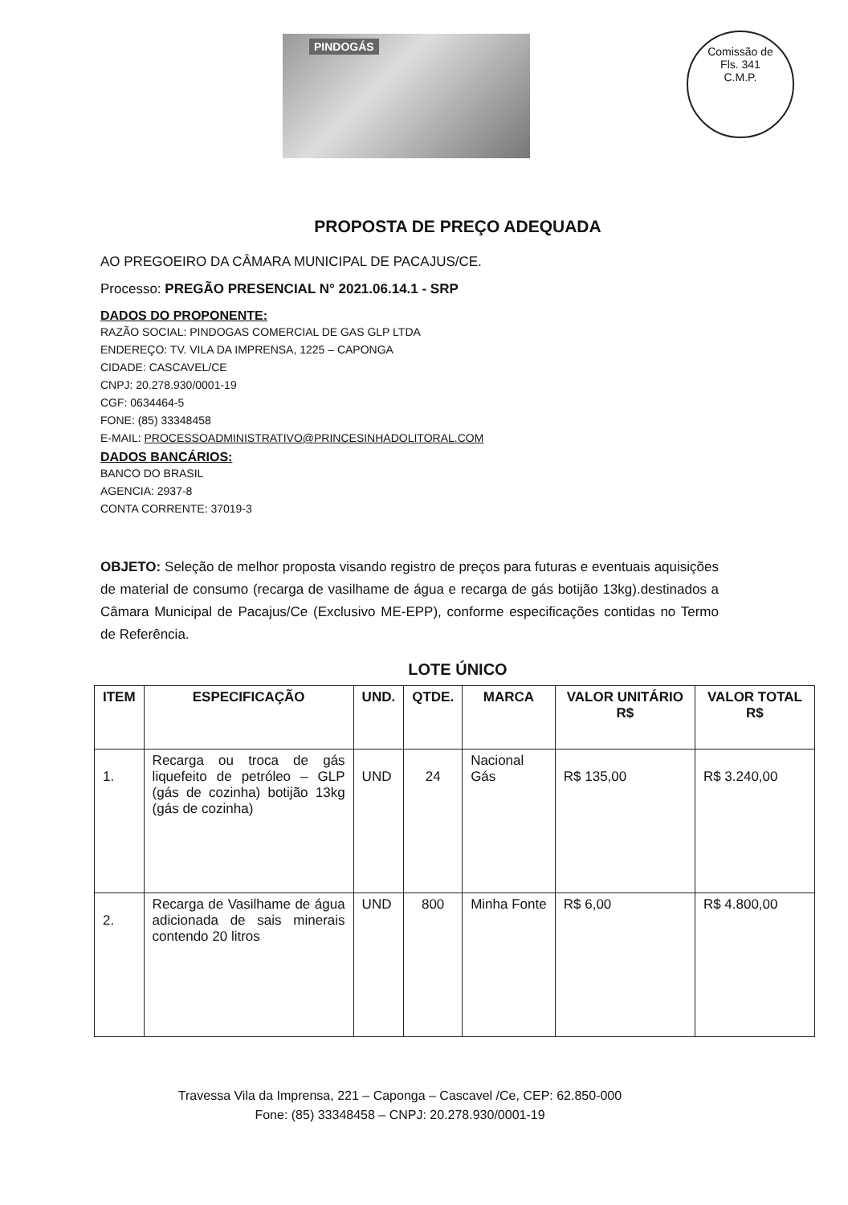PINDOGÁS
Comissão de
Fls. 341
C.M.P.
PROPOSTA DE PREÇO ADEQUADA
AO PREGOEIRO DA CÂMARA MUNICIPAL DE PACAJUS/CE.
Processo: PREGÃO PRESENCIAL N° 2021.06.14.1 - SRP
DADOS DO PROPONENTE:
RAZÃO SOCIAL: PINDOGAS COMERCIAL DE GAS GLP LTDA
ENDEREÇO: TV. VILA DA IMPRENSA, 1225 – CAPONGA
CIDADE: CASCAVEL/CE
CNPJ: 20.278.930/0001-19
CGF: 0634464-5
FONE: (85) 33348458
E-MAIL: PROCESSOADMINISTRATIVO@PRINCESINHADOLITORAL.COM
DADOS BANCÁRIOS:
BANCO DO BRASIL
AGENCIA: 2937-8
CONTA CORRENTE: 37019-3
OBJETO: Seleção de melhor proposta visando registro de preços para futuras e eventuais aquisições de material de consumo (recarga de vasilhame de água e recarga de gás botijão 13kg).destinados a Câmara Municipal de Pacajus/Ce (Exclusivo ME-EPP), conforme especificações contidas no Termo de Referência.
LOTE ÚNICO
| ITEM | ESPECIFICAÇÃO | UND. | QTDE. | MARCA | VALOR UNITÁRIO R$ | VALOR TOTAL R$ |
| --- | --- | --- | --- | --- | --- | --- |
| 1. | Recarga ou troca de gás liquefeito de petróleo – GLP (gás de cozinha) botijão 13kg (gás de cozinha) | UND | 24 | Nacional Gás | R$ 135,00 | R$ 3.240,00 |
| 2. | Recarga de Vasilhame de água adicionada de sais minerais contendo 20 litros | UND | 800 | Minha Fonte | R$ 6,00 | R$ 4.800,00 |
Travessa Vila da Imprensa, 221 – Caponga – Cascavel /Ce, CEP: 62.850-000
Fone: (85) 33348458 – CNPJ: 20.278.930/0001-19